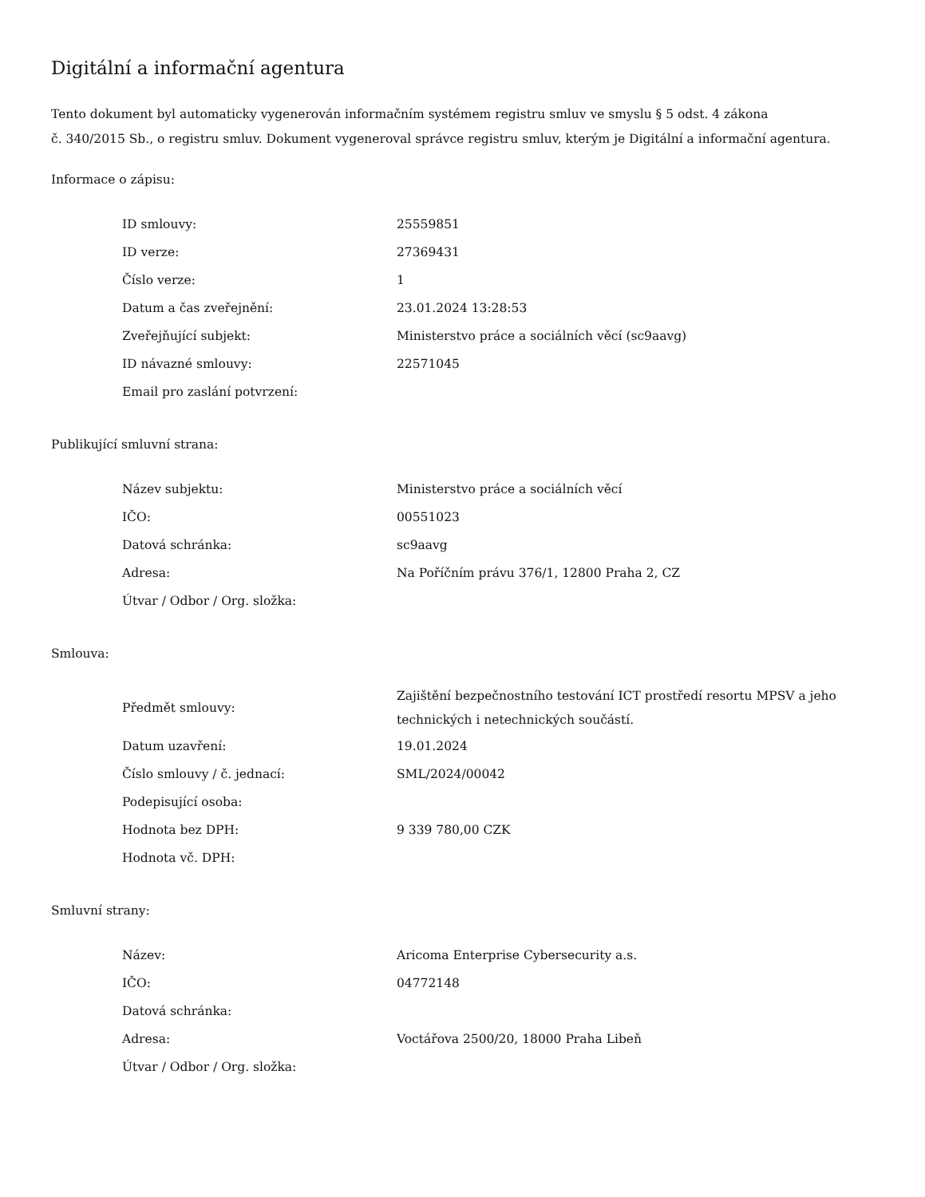Digitální a informační agentura
Tento dokument byl automaticky vygenerován informačním systémem registru smluv ve smyslu § 5 odst. 4 zákona
č. 340/2015 Sb., o registru smluv. Dokument vygeneroval správce registru smluv, kterým je Digitální a informační agentura.
Informace o zápisu:
| ID smlouvy: | 25559851 |
| ID verze: | 27369431 |
| Číslo verze: | 1 |
| Datum a čas zveřejnění: | 23.01.2024 13:28:53 |
| Zveřejňující subjekt: | Ministerstvo práce a sociálních věcí (sc9aavg) |
| ID návazné smlouvy: | 22571045 |
| Email pro zaslání potvrzení: | |
Publikující smluvní strana:
| Název subjektu: | Ministerstvo práce a sociálních věcí |
| IČO: | 00551023 |
| Datová schránka: | sc9aavg |
| Adresa: | Na Poříčním právu 376/1, 12800 Praha 2, CZ |
| Útvar / Odbor / Org. složka: | |
Smlouva:
| Předmět smlouvy: | Zajištění bezpečnostního testování ICT prostředí resortu MPSV a jeho technických i netechnických součástí. |
| Datum uzavření: | 19.01.2024 |
| Číslo smlouvy / č. jednací: | SML/2024/00042 |
| Podepisující osoba: | |
| Hodnota bez DPH: | 9 339 780,00 CZK |
| Hodnota vč. DPH: | |
Smluvní strany:
| Název: | Aricoma Enterprise Cybersecurity a.s. |
| IČO: | 04772148 |
| Datová schránka: | |
| Adresa: | Voctářova 2500/20, 18000 Praha Libeň |
| Útvar / Odbor / Org. složka: | |